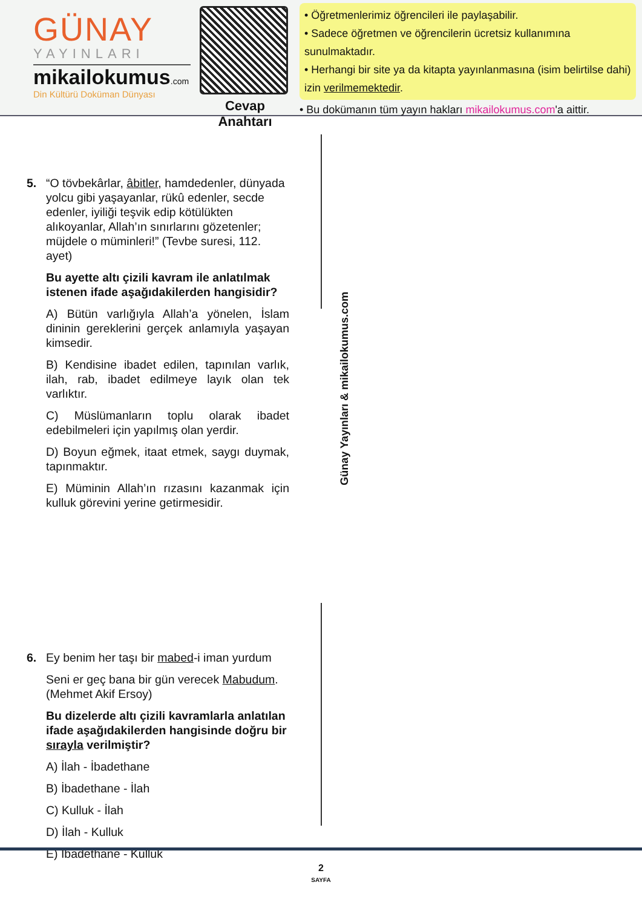GÜNAY
YAYINLARI
mikailokumus.com
Din Kültürü Doküman Dünyası
Cevap Anahtarı
• Öğretmenlerimiz öğrencileri ile paylaşabilir.
• Sadece öğretmen ve öğrencilerin ücretsiz kullanımına sunulmaktadır.
• Herhangi bir site ya da kitapta yayınlanmasına (isim belirtilse dahi) izin verilmemektedir.
• Bu dokümanın tüm yayın hakları mikailokumus.com'a aittir.
5. “O tövbekârlar, âbitler, hamdedenler, dünyada yolcu gibi yaşayanlar, rükû edenler, secde edenler, iyiliği teşvik edip kötülükten alıkoyanlar, Allah’ın sınırlarını gözetenler; müjdele o müminleri!” (Tevbe suresi, 112. ayet)
Bu ayette altı çizili kavram ile anlatılmak istenen ifade aşağıdakilerden hangisidir?
A) Bütün varlığıyla Allah’a yönelen, İslam dininin gereklerini gerçek anlamıyla yaşayan kimsedir.
B) Kendisine ibadet edilen, tapınılan varlık, ilah, rab, ibadet edilmeye layık olan tek varlıktır.
C) Müslümanların toplu olarak ibadet edebilmeleri için yapılmış olan yerdir.
D) Boyun eğmek, itaat etmek, saygı duymak, tapınmaktır.
E) Müminin Allah’ın rızasını kazanmak için kulluk görevini yerine getirmesidir.
6. Ey benim her taşı bir mabed-i iman yurdum
Seni er geç bana bir gün verecek Mabudum. (Mehmet Akif Ersoy)
Bu dizelerde altı çizili kavramlarla anlatılan ifade aşağıdakilerden hangisinde doğru bir sırayla verilmiştir?
A) İlah - İbadethane
B) İbadethane - İlah
C) Kulluk - İlah
D) İlah - Kulluk
E) İbadethane - Kulluk
Günay Yayınları & mikailokumus.com
2
SAYFA